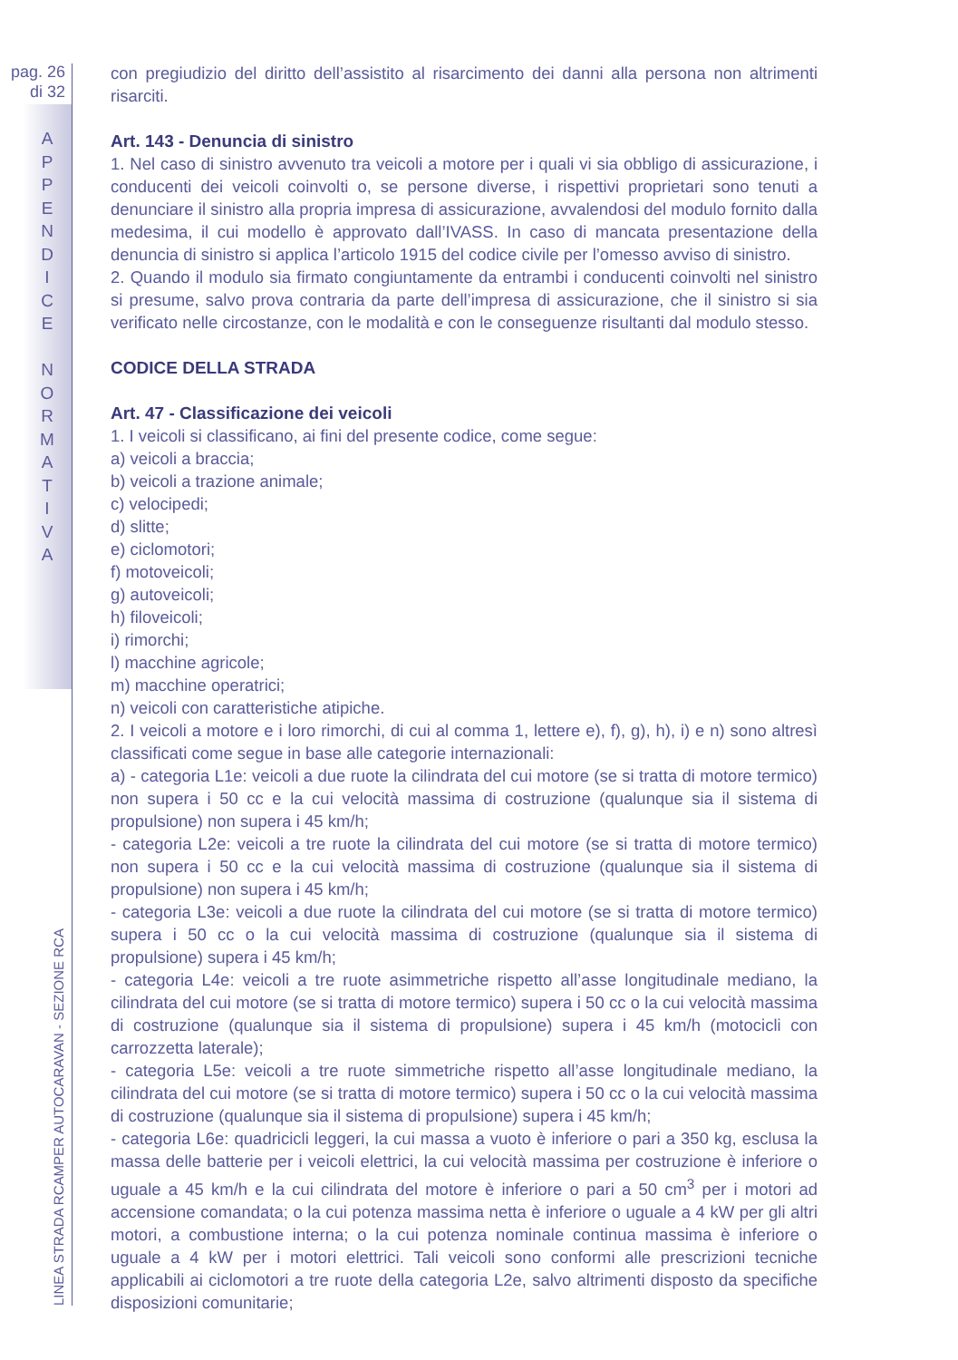pag. 26
di 32
A
P
P
E
N
D
I
C
E
N
O
R
M
A
T
I
V
A
LINEA STRADA RCAMPER AUTOCARAVAN - SEZIONE RCA
con pregiudizio del diritto dell’assistito al risarcimento dei danni alla persona non altrimenti risarciti.
Art. 143 - Denuncia di sinistro
1. Nel caso di sinistro avvenuto tra veicoli a motore per i quali vi sia obbligo di assicurazione, i conducenti dei veicoli coinvolti o, se persone diverse, i rispettivi proprietari sono tenuti a denunciare il sinistro alla propria impresa di assicurazione, avvalendosi del modulo fornito dalla medesima, il cui modello è approvato dall’IVASS. In caso di mancata presentazione della denuncia di sinistro si applica l’articolo 1915 del codice civile per l’omesso avviso di sinistro.
2. Quando il modulo sia firmato congiuntamente da entrambi i conducenti coinvolti nel sinistro si presume, salvo prova contraria da parte dell’impresa di assicurazione, che il sinistro si sia verificato nelle circostanze, con le modalità e con le conseguenze risultanti dal modulo stesso.
CODICE DELLA STRADA
Art. 47 - Classificazione dei veicoli
1. I veicoli si classificano, ai fini del presente codice, come segue:
a) veicoli a braccia;
b) veicoli a trazione animale;
c) velocipedi;
d) slitte;
e) ciclomotori;
f) motoveicoli;
g) autoveicoli;
h) filoveicoli;
i) rimorchi;
l) macchine agricole;
m) macchine operatrici;
n) veicoli con caratteristiche atipiche.
2. I veicoli a motore e i loro rimorchi, di cui al comma 1, lettere e), f), g), h), i) e n) sono altresì classificati come segue in base alle categorie internazionali:
a) - categoria L1e: veicoli a due ruote la cilindrata del cui motore (se si tratta di motore termico) non supera i 50 cc e la cui velocità massima di costruzione (qualunque sia il sistema di propulsione) non supera i 45 km/h;
- categoria L2e: veicoli a tre ruote la cilindrata del cui motore (se si tratta di motore termico) non supera i 50 cc e la cui velocità massima di costruzione (qualunque sia il sistema di propulsione) non supera i 45 km/h;
- categoria L3e: veicoli a due ruote la cilindrata del cui motore (se si tratta di motore termico) supera i 50 cc o la cui velocità massima di costruzione (qualunque sia il sistema di propulsione) supera i 45 km/h;
- categoria L4e: veicoli a tre ruote asimmetriche rispetto all’asse longitudinale mediano, la cilindrata del cui motore (se si tratta di motore termico) supera i 50 cc o la cui velocità massima di costruzione (qualunque sia il sistema di propulsione) supera i 45 km/h (motocicli con carrozzetta laterale);
- categoria L5e: veicoli a tre ruote simmetriche rispetto all’asse longitudinale mediano, la cilindrata del cui motore (se si tratta di motore termico) supera i 50 cc o la cui velocità massima di costruzione (qualunque sia il sistema di propulsione) supera i 45 km/h;
- categoria L6e: quadricicli leggeri, la cui massa a vuoto è inferiore o pari a 350 kg, esclusa la massa delle batterie per i veicoli elettrici, la cui velocità massima per costruzione è inferiore o uguale a 45 km/h e la cui cilindrata del motore è inferiore o pari a 50 cm<sup>3</sup> per i motori ad accensione comandata; o la cui potenza massima netta è inferiore o uguale a 4 kW per gli altri motori, a combustione interna; o la cui potenza nominale continua massima è inferiore o uguale a 4 kW per i motori elettrici. Tali veicoli sono conformi alle prescrizioni tecniche applicabili ai ciclomotori a tre ruote della categoria L2e, salvo altrimenti disposto da specifiche disposizioni comunitarie;